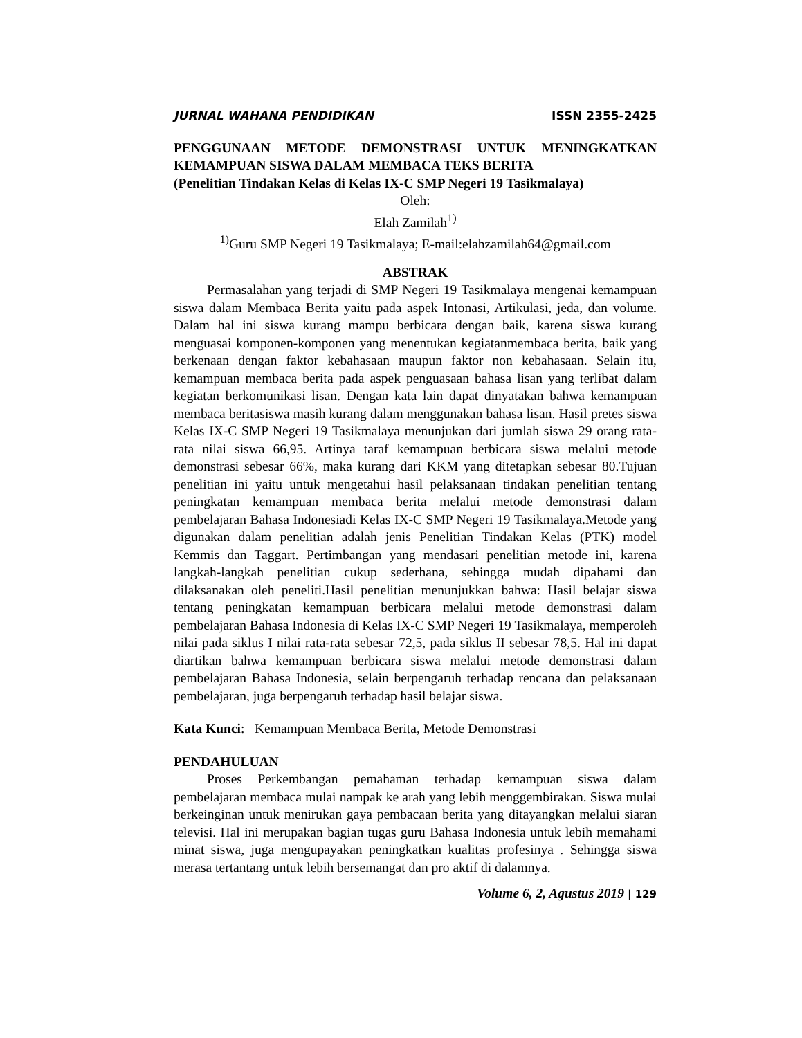JURNAL WAHANA PENDIDIKAN ISSN 2355-2425
PENGGUNAAN METODE DEMONSTRASI UNTUK MENINGKATKAN KEMAMPUAN SISWA DALAM MEMBACA TEKS BERITA
(Penelitian Tindakan Kelas di Kelas IX-C SMP Negeri 19 Tasikmalaya)
Oleh:
Elah Zamilah<sup>1)</sup>
<sup>1)</sup> Guru SMP Negeri 19 Tasikmalaya; E-mail:elahzamilah64@gmail.com
ABSTRAK
Permasalahan yang terjadi di SMP Negeri 19 Tasikmalaya mengenai kemampuan siswa dalam Membaca Berita yaitu pada aspek Intonasi, Artikulasi, jeda, dan volume. Dalam hal ini siswa kurang mampu berbicara dengan baik, karena siswa kurang menguasai komponen-komponen yang menentukan kegiatanmembaca berita, baik yang berkenaan dengan faktor kebahasaan maupun faktor non kebahasaan. Selain itu, kemampuan membaca berita pada aspek penguasaan bahasa lisan yang terlibat dalam kegiatan berkomunikasi lisan. Dengan kata lain dapat dinyatakan bahwa kemampuan membaca beritasiswa masih kurang dalam menggunakan bahasa lisan. Hasil pretes siswa Kelas IX-C SMP Negeri 19 Tasikmalaya menunjukan dari jumlah siswa 29 orang rata-rata nilai siswa 66,95. Artinya taraf kemampuan berbicara siswa melalui metode demonstrasi sebesar 66%, maka kurang dari KKM yang ditetapkan sebesar 80.Tujuan penelitian ini yaitu untuk mengetahui hasil pelaksanaan tindakan penelitian tentang peningkatan kemampuan membaca berita melalui metode demonstrasi dalam pembelajaran Bahasa Indonesiadi Kelas IX-C SMP Negeri 19 Tasikmalaya.Metode yang digunakan dalam penelitian adalah jenis Penelitian Tindakan Kelas (PTK) model Kemmis dan Taggart. Pertimbangan yang mendasari penelitian metode ini, karena langkah-langkah penelitian cukup sederhana, sehingga mudah dipahami dan dilaksanakan oleh peneliti.Hasil penelitian menunjukkan bahwa: Hasil belajar siswa tentang peningkatan kemampuan berbicara melalui metode demonstrasi dalam pembelajaran Bahasa Indonesia di Kelas IX-C SMP Negeri 19 Tasikmalaya, memperoleh nilai pada siklus I nilai rata-rata sebesar 72,5, pada siklus II sebesar 78,5. Hal ini dapat diartikan bahwa kemampuan berbicara siswa melalui metode demonstrasi dalam pembelajaran Bahasa Indonesia, selain berpengaruh terhadap rencana dan pelaksanaan pembelajaran, juga berpengaruh terhadap hasil belajar siswa.
Kata Kunci: Kemampuan Membaca Berita, Metode Demonstrasi
PENDAHULUAN
Proses Perkembangan pemahaman terhadap kemampuan siswa dalam pembelajaran membaca mulai nampak ke arah yang lebih menggembirakan. Siswa mulai berkeinginan untuk menirukan gaya pembacaan berita yang ditayangkan melalui siaran televisi. Hal ini merupakan bagian tugas guru Bahasa Indonesia untuk lebih memahami minat siswa, juga mengupayakan peningkatkan kualitas profesinya . Sehingga siswa merasa tertantang untuk lebih bersemangat dan pro aktif di dalamnya.
Volume 6, 2, Agustus 2019 | 129